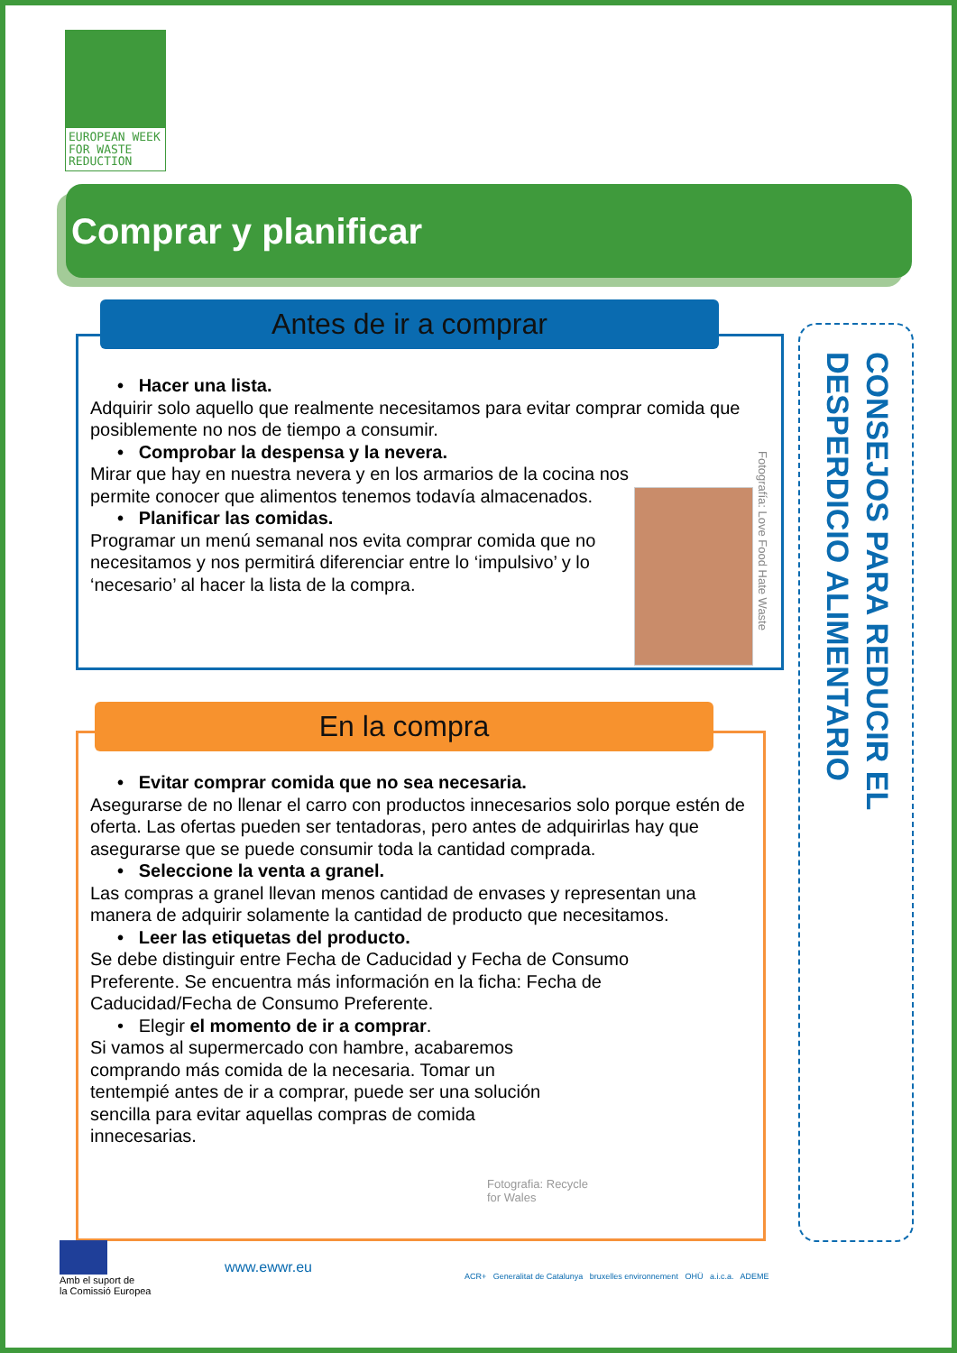EUROPEAN WEEK
FOR WASTE
REDUCTION
Comprar y planificar
Antes de ir a comprar
• Hacer una lista.
Adquirir solo aquello que realmente necesitamos para evitar comprar comida que posiblemente no nos de tiempo a consumir.
• Comprobar la despensa y la nevera.
Mirar que hay en nuestra nevera y en los armarios de la cocina nos permite conocer que alimentos tenemos todavía almacenados.
• Planificar las comidas.
Programar un menú semanal nos evita comprar comida que no necesitamos y nos permitirá diferenciar entre lo ‘impulsivo’ y lo ‘necesario’ al hacer la lista de la compra.
Fotografía: Love Food Hate Waste
En la compra
• Evitar comprar comida que no sea necesaria.
Asegurarse de no llenar el carro con productos innecesarios solo porque estén de oferta. Las ofertas pueden ser tentadoras, pero antes de adquirirlas hay que asegurarse que se puede consumir toda la cantidad comprada.
• Seleccione la venta a granel.
Las compras a granel llevan menos cantidad de envases y representan una manera de adquirir solamente la cantidad de producto que necesitamos.
• Leer las etiquetas del producto.
Se debe distinguir entre Fecha de Caducidad y Fecha de Consumo Preferente. Se encuentra más información en la ficha: Fecha de Caducidad/Fecha de Consumo Preferente.
• Elegir el momento de ir a comprar.
Si vamos al supermercado con hambre, acabaremos comprando más comida de la necesaria. Tomar un tentempié antes de ir a comprar, puede ser una solución sencilla para evitar aquellas compras de comida innecesarias.
Fotografia: Recycle
for Wales
CONSEJOS PARA REDUCIR EL
DESPERDICIO ALIMENTARIO
Amb el suport de
la Comissió Europea
www.ewwr.eu
ACR+ Generalitat de Catalunya bruxelles environnement OHÜ a.i.c.a. ADEME